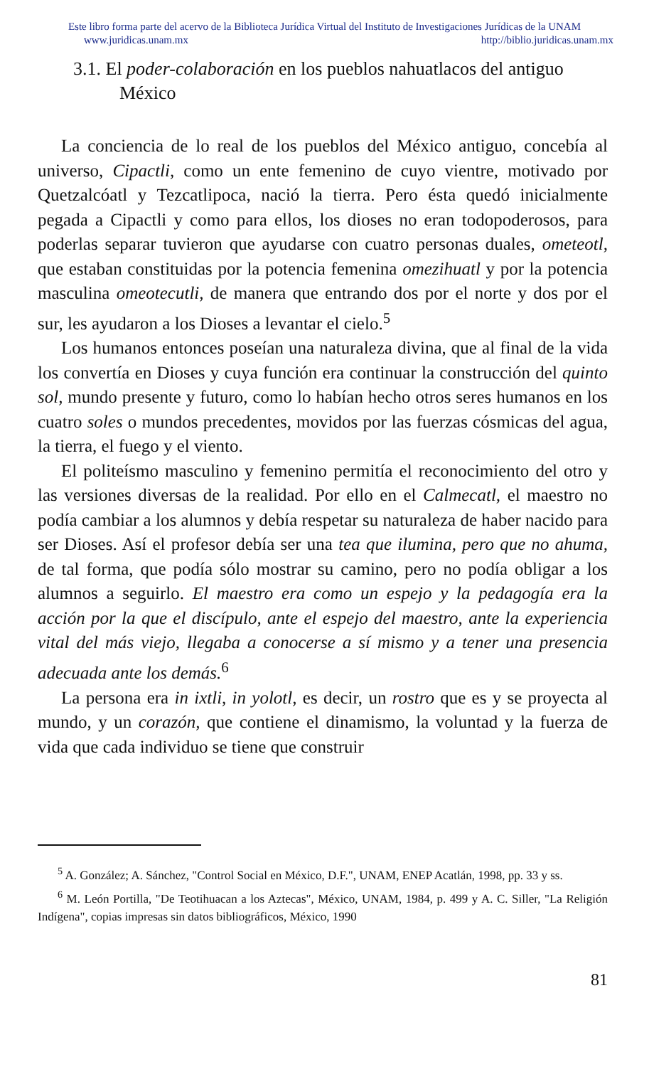Este libro forma parte del acervo de la Biblioteca Jurídica Virtual del Instituto de Investigaciones Jurídicas de la UNAM
www.juridicas.unam.mx http://biblio.juridicas.unam.mx
3.1. El poder-colaboración en los pueblos nahuatlacos del antiguo México
La conciencia de lo real de los pueblos del México antiguo, concebía al universo, Cipactli, como un ente femenino de cuyo vientre, motivado por Quetzalcóatl y Tezcatlipoca, nació la tierra. Pero ésta quedó inicialmente pegada a Cipactli y como para ellos, los dioses no eran todopoderosos, para poderlas separar tuvieron que ayudarse con cuatro personas duales, ometeotl, que estaban constituidas por la potencia femenina omezihuatl y por la potencia masculina omeotecutli, de manera que entrando dos por el norte y dos por el sur, les ayudaron a los Dioses a levantar el cielo.<sup>5</sup>
Los humanos entonces poseían una naturaleza divina, que al final de la vida los convertía en Dioses y cuya función era continuar la construcción del quinto sol, mundo presente y futuro, como lo habían hecho otros seres humanos en los cuatro soles o mundos precedentes, movidos por las fuerzas cósmicas del agua, la tierra, el fuego y el viento.
El politeísmo masculino y femenino permitía el reconocimiento del otro y las versiones diversas de la realidad. Por ello en el Calmecatl, el maestro no podía cambiar a los alumnos y debía respetar su naturaleza de haber nacido para ser Dioses. Así el profesor debía ser una tea que ilumina, pero que no ahuma, de tal forma, que podía sólo mostrar su camino, pero no podía obligar a los alumnos a seguirlo. El maestro era como un espejo y la pedagogía era la acción por la que el discípulo, ante el espejo del maestro, ante la experiencia vital del más viejo, llegaba a conocerse a sí mismo y a tener una presencia adecuada ante los demás.<sup>6</sup>
La persona era in ixtli, in yolotl, es decir, un rostro que es y se proyecta al mundo, y un corazón, que contiene el dinamismo, la voluntad y la fuerza de vida que cada individuo se tiene que construir
<sup>5</sup> A. González; A. Sánchez, "Control Social en México, D.F.", UNAM, ENEP Acatlán, 1998, pp. 33 y ss.
<sup>6</sup> M. León Portilla, "De Teotihuacan a los Aztecas", México, UNAM, 1984, p. 499 y A. C. Siller, "La Religión Indígena", copias impresas sin datos bibliográficos, México, 1990
81